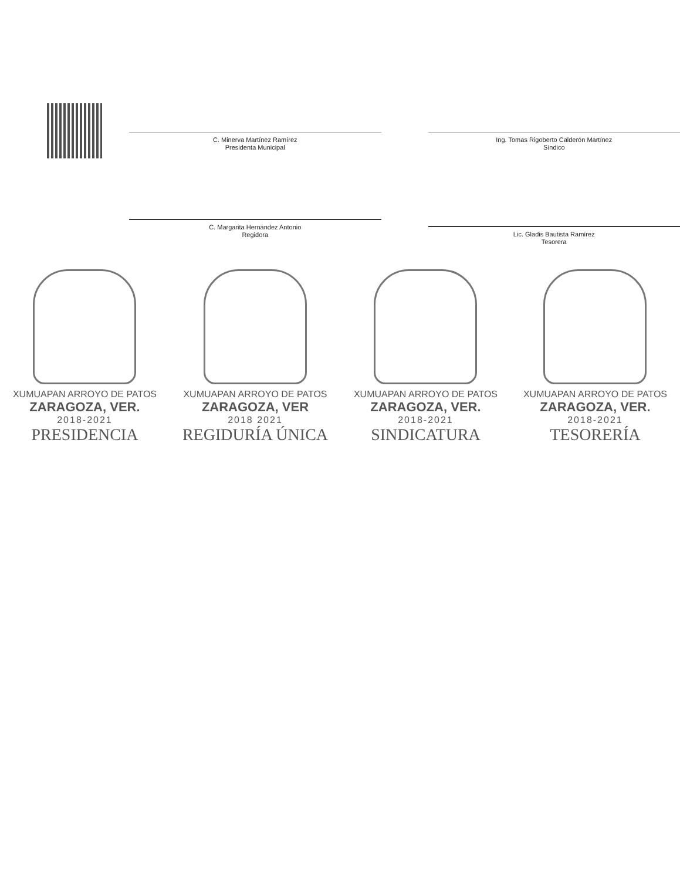C. Minerva Martínez Ramírez
Presidenta Municipal
Ing. Tomas Rigoberto Calderón Martínez
Síndico
C. Margarita Hernández Antonio
Regidora
Lic. Gladis Bautista Ramírez
Tesorera
XUMUAPAN ARROYO DE PATOS
ZARAGOZA, VER.
2018-2021
PRESIDENCIA
XUMUAPAN ARROYO DE PATOS
ZARAGOZA, VER
2018 2021
REGIDURÍA ÚNICA
XUMUAPAN ARROYO DE PATOS
ZARAGOZA, VER.
2018-2021
SINDICATURA
XUMUAPAN ARROYO DE PATOS
ZARAGOZA, VER.
2018-2021
TESORERÍA